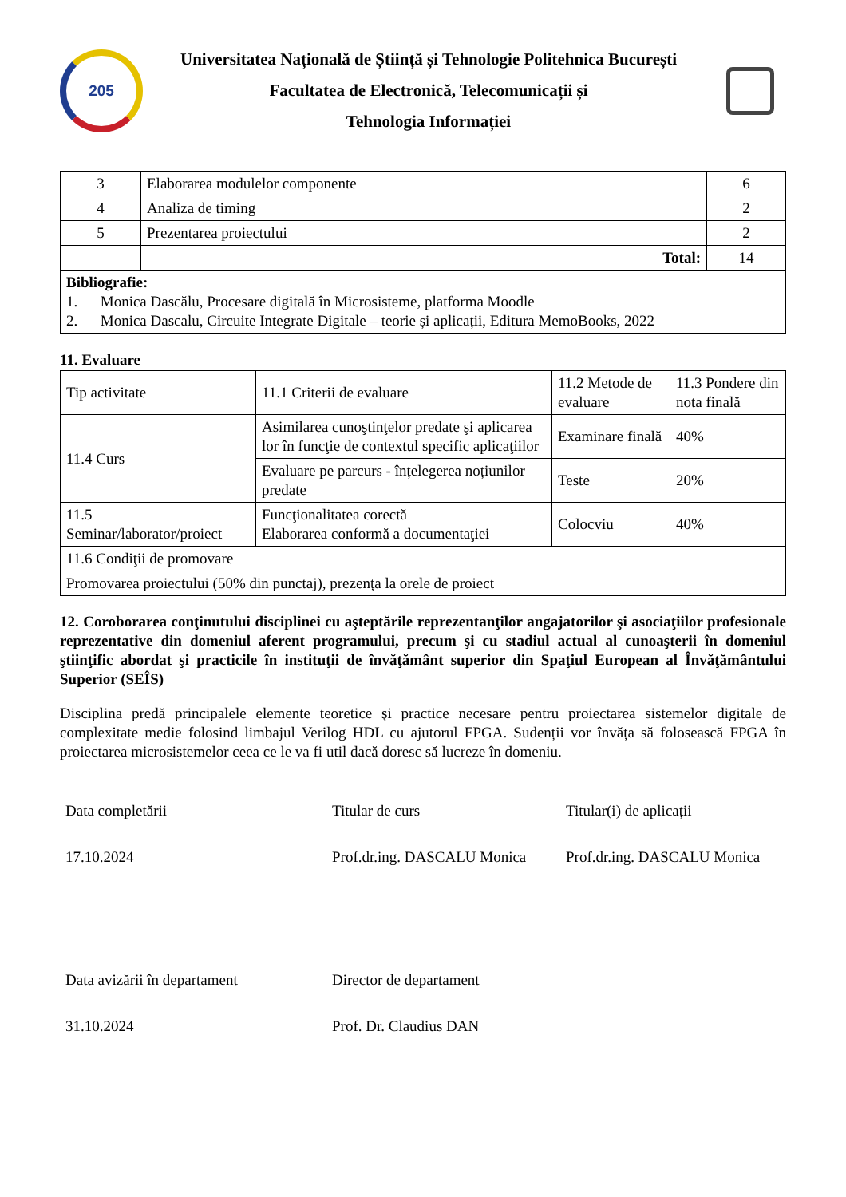205
Universitatea Națională de Știință și Tehnologie Politehnica București
Facultatea de Electronică, Telecomunicații și
Tehnologia Informației
| 3 | Elaborarea modulelor componente | 6 |
| 4 | Analiza de timing | 2 |
| 5 | Prezentarea proiectului | 2 |
| | Total: | 14 |
| Bibliografie: 1. Monica Dascălu, Procesare digitală în Microsisteme, platforma Moodle 2. Monica Dascalu, Circuite Integrate Digitale – teorie și aplicații, Editura MemoBooks, 2022 | | |
11. Evaluare
| Tip activitate | 11.1 Criterii de evaluare | 11.2 Metode de evaluare | 11.3 Pondere din nota finală |
| 11.4 Curs | Asimilarea cunoştinţelor predate şi aplicarea lor în funcţie de contextul specific aplicaţiilor | Examinare finală | 40% |
| | Evaluare pe parcurs - înțelegerea noțiunilor predate | Teste | 20% |
| 11.5 Seminar/laborator/proiect | Funcţionalitatea corectă Elaborarea conformă a documentaţiei | Colocviu | 40% |
| 11.6 Condiţii de promovare | | | |
| Promovarea proiectului (50% din punctaj), prezența la orele de proiect | | | |
12. Coroborarea conţinutului disciplinei cu aşteptările reprezentanţilor angajatorilor şi asociaţiilor profesionale reprezentative din domeniul aferent programului, precum şi cu stadiul actual al cunoaşterii în domeniul ştiinţific abordat şi practicile în instituţii de învăţământ superior din Spaţiul European al Învăţământului Superior (SEÎS)
Disciplina predă principalele elemente teoretice şi practice necesare pentru proiectarea sistemelor digitale de complexitate medie folosind limbajul Verilog HDL cu ajutorul FPGA. Sudenții vor învăța să folosească FPGA în proiectarea microsistemelor ceea ce le va fi util dacă doresc să lucreze în domeniu.
Data completării
Titular de curs
Titular(i) de aplicații
17.10.2024
Prof.dr.ing. DASCALU Monica
Prof.dr.ing. DASCALU Monica
Data avizării în departament
Director de departament
31.10.2024
Prof. Dr. Claudius DAN